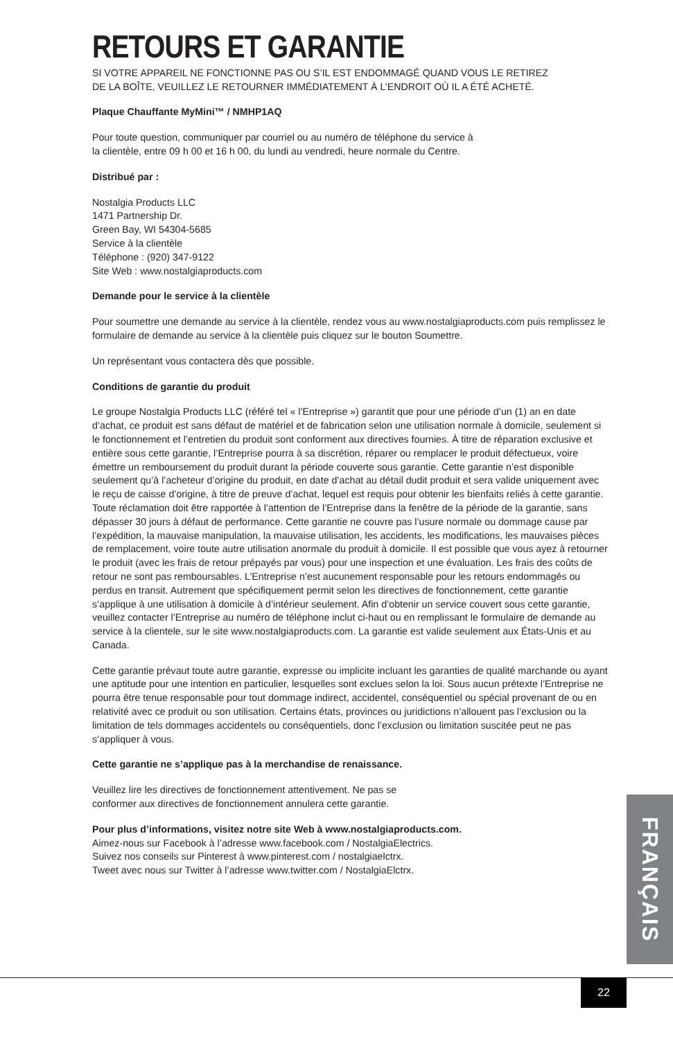RETOURS ET GARANTIE
SI VOTRE APPAREIL NE FONCTIONNE PAS OU S’IL EST ENDOMMAGÉ QUAND VOUS LE RETIREZ
DE LA BOÎTE, VEUILLEZ LE RETOURNER IMMÉDIATEMENT À L’ENDROIT OÙ IL A ÉTÉ ACHETÉ.
Plaque Chauffante MyMini™ / NMHP1AQ
Pour toute question, communiquer par courriel ou au numéro de téléphone du service à
la clientèle, entre 09 h 00 et 16 h 00, du lundi au vendredi, heure normale du Centre.
Distribué par :
Nostalgia Products LLC
1471 Partnership Dr.
Green Bay, WI 54304-5685
Service à la clientèle
Téléphone : (920) 347-9122
Site Web : www.nostalgiaproducts.com
Demande pour le service à la clientèle
Pour soumettre une demande au service à la clientèle, rendez vous au www.nostalgiaproducts.com puis remplissez le formulaire de demande au service à la clientèle puis cliquez sur le bouton Soumettre.
Un représentant vous contactera dès que possible.
Conditions de garantie du produit
Le groupe Nostalgia Products LLC (référé tel « l’Entreprise ») garantit que pour une période d’un (1) an en date d’achat, ce produit est sans défaut de matériel et de fabrication selon une utilisation normale à domicile, seulement si le fonctionnement et l’entretien du produit sont conforment aux directives fournies. À titre de réparation exclusive et entière sous cette garantie, l’Entreprise pourra à sa discrétion, réparer ou remplacer le produit défectueux, voire émettre un remboursement du produit durant la période couverte sous garantie. Cette garantie n’est disponible seulement qu’à l’acheteur d’origine du produit, en date d’achat au détail dudit produit et sera valide uniquement avec le reçu de caisse d’origine, à titre de preuve d’achat, lequel est requis pour obtenir les bienfaits reliés à cette garantie. Toute réclamation doit être rapportée à l’attention de l’Entreprise dans la fenêtre de la période de la garantie, sans dépasser 30 jours à défaut de performance. Cette garantie ne couvre pas l’usure normale ou dommage cause par l’expédition, la mauvaise manipulation, la mauvaise utilisation, les accidents, les modifications, les mauvaises pièces de remplacement, voire toute autre utilisation anormale du produit à domicile. Il est possible que vous ayez à retourner le produit (avec les frais de retour prépayés par vous) pour une inspection et une évaluation. Les frais des coûts de retour ne sont pas remboursables. L’Entreprise n’est aucunement responsable pour les retours endommagés ou perdus en transit. Autrement que spécifiquement permit selon les directives de fonctionnement, cette garantie s’applique à une utilisation à domicile à d’intérieur seulement. Afin d’obtenir un service couvert sous cette garantie, veuillez contacter l’Entreprise au numéro de téléphone inclut ci-haut ou en remplissant le formulaire de demande au service à la clientele, sur le site www.nostalgiaproducts.com. La garantie est valide seulement aux États-Unis et au Canada.
Cette garantie prévaut toute autre garantie, expresse ou implicite incluant les garanties de qualité marchande ou ayant une aptitude pour une intention en particulier, lesquelles sont exclues selon la loi. Sous aucun prétexte l’Entreprise ne pourra être tenue responsable pour tout dommage indirect, accidentel, conséquentiel ou spécial provenant de ou en relativité avec ce produit ou son utilisation. Certains états, provinces ou juridictions n’allouent pas l’exclusion ou la limitation de tels dommages accidentels ou conséquentiels, donc l’exclusion ou limitation suscitée peut ne pas s’appliquer à vous.
Cette garantie ne s’applique pas à la merchandise de renaissance.
Veuillez lire les directives de fonctionnement attentivement. Ne pas se
conformer aux directives de fonctionnement annulera cette garantie.
Pour plus d’informations, visitez notre site Web à www.nostalgiaproducts.com.
Aimez-nous sur Facebook à l’adresse www.facebook.com / NostalgiaElectrics.
Suivez nos conseils sur Pinterest à www.pinterest.com / nostalgiaelctrx.
Tweet avec nous sur Twitter à l’adresse www.twitter.com / NostalgiaElctrx.
FRANÇAIS
22